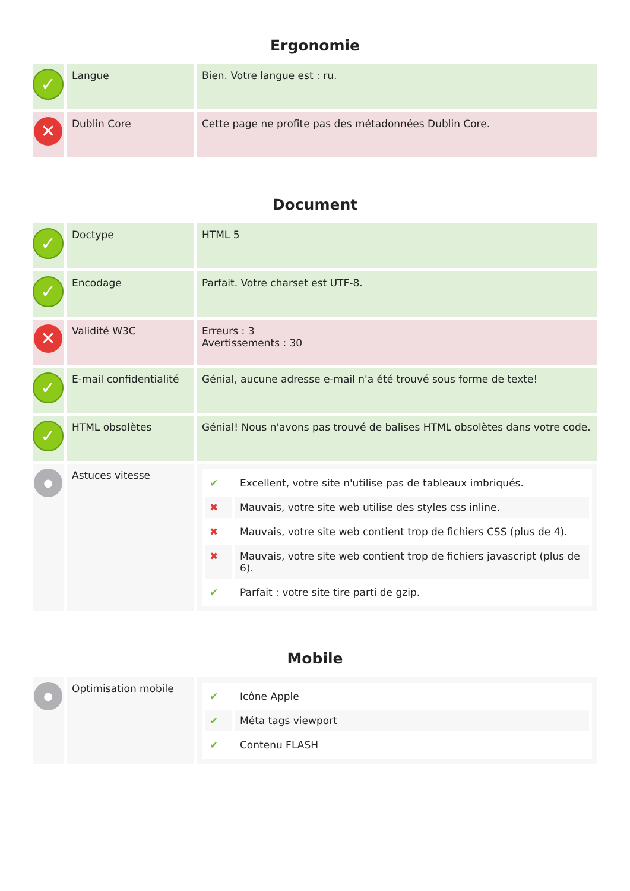Ergonomie
| ✓ | Langue | Bien. Votre langue est : ru. |
| ✕ | Dublin Core | Cette page ne profite pas des métadonnées Dublin Core. |
Document
| ✓ | Doctype | HTML 5 |
| ✓ | Encodage | Parfait. Votre charset est UTF-8. |
| ✕ | Validité W3C | Erreurs : 3 Avertissements : 30 |
| ✓ | E-mail confidentialité | Génial, aucune adresse e-mail n'a été trouvé sous forme de texte! |
| ✓ | HTML obsolètes | Génial! Nous n'avons pas trouvé de balises HTML obsolètes dans votre code. |
| ● | Astuces vitesse | / ✔ / Excellent, votre site n'utilise pas de tableaux imbriqués. / / ✖ / Mauvais, votre site web utilise des styles css inline. / / ✖ / Mauvais, votre site web contient trop de fichiers CSS (plus de 4). / / ✖ / Mauvais, votre site web contient trop de fichiers javascript (plus de 6). / / ✔ / Parfait : votre site tire parti de gzip. / |
Mobile
| ● | Optimisation mobile | / ✔ / Icône Apple / / ✔ / Méta tags viewport / / ✔ / Contenu FLASH / |